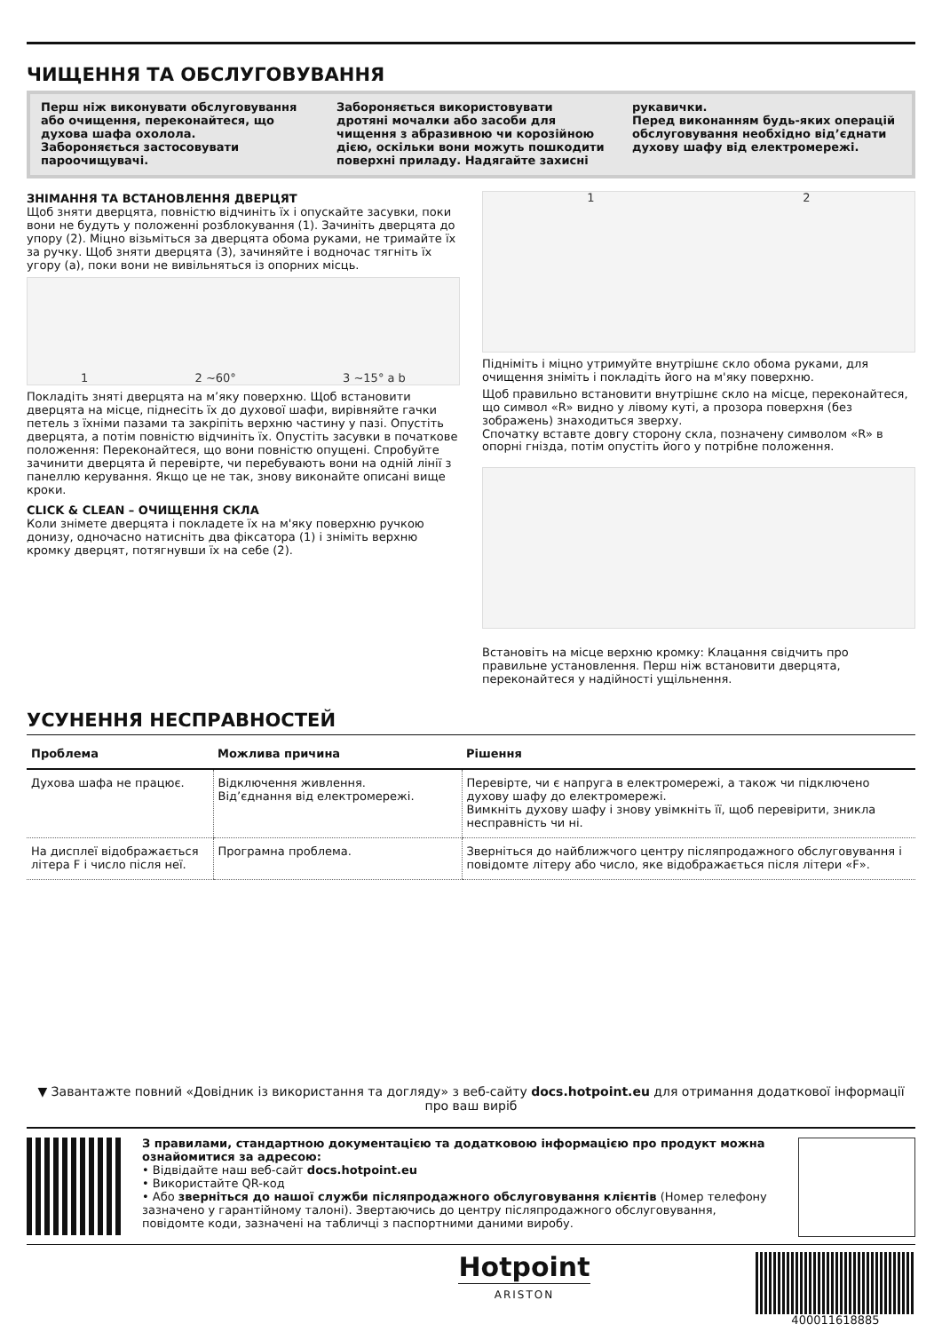ЧИЩЕННЯ ТА ОБСЛУГОВУВАННЯ
Перш ніж виконувати обслуговування або очищення, переконайтеся, що духова шафа охолола.
Забороняється застосовувати пароочищувачі.
Забороняється використовувати дротяні мочалки або засоби для чищення з абразивною чи корозійною дією, оскільки вони можуть пошкодити поверхні приладу. Надягайте захисні
рукавички.
Перед виконанням будь-яких операцій обслуговування необхідно від’єднати духову шафу від електромережі.
ЗНІМАННЯ ТА ВСТАНОВЛЕННЯ ДВЕРЦЯТ
Щоб зняти дверцята, повністю відчиніть їх і опускайте засувки, поки вони не будуть у положенні розблокування (1). Зачиніть дверцята до упору (2). Міцно візьміться за дверцята обома руками, не тримайте їх за ручку. Щоб зняти дверцята (3), зачиняйте і водночас тягніть їх угору (a), поки вони не вивільняться із опорних місць.
1 2 ~60° 3 ~15° a b
Покладіть зняті дверцята на м’яку поверхню. Щоб встановити дверцята на місце, піднесіть їх до духової шафи, вирівняйте гачки петель з їхніми пазами та закріпіть верхню частину у пазі. Опустіть дверцята, а потім повністю відчиніть їх. Опустіть засувки в початкове положення: Переконайтеся, що вони повністю опущені. Спробуйте зачинити дверцята й перевірте, чи перебувають вони на одній лінії з панеллю керування. Якщо це не так, знову виконайте описані вище кроки.
CLICK & CLEAN – ОЧИЩЕННЯ СКЛА
Коли знімете дверцята і покладете їх на м'яку поверхню ручкою донизу, одночасно натисніть два фіксатора (1) і зніміть верхню кромку дверцят, потягнувши їх на себе (2).
1 2
Підніміть і міцно утримуйте внутрішнє скло обома руками, для очищення зніміть і покладіть його на м'яку поверхню.
Щоб правильно встановити внутрішнє скло на місце, переконайтеся, що символ «R» видно у лівому куті, а прозора поверхня (без зображень) знаходиться зверху.
Спочатку вставте довгу сторону скла, позначену символом «R» в опорні гнізда, потім опустіть його у потрібне положення.
Встановіть на місце верхню кромку: Клацання свідчить про правильне установлення. Перш ніж встановити дверцята, переконайтеся у надійності ущільнення.
УСУНЕННЯ НЕСПРАВНОСТЕЙ
| Проблема | Можлива причина | Рішення |
| --- | --- | --- |
| Духова шафа не працює. | Відключення живлення. Від’єднання від електромережі. | Перевірте, чи є напруга в електромережі, а також чи підключено духову шафу до електромережі. Вимкніть духову шафу і знову увімкніть її, щоб перевірити, зникла несправність чи ні. |
| На дисплеї відображається літера F і число після неї. | Програмна проблема. | Зверніться до найближчого центру післяпродажного обслуговування і повідомте літеру або число, яке відображається після літери «F». |
▼ Завантажте повний «Довідник із використання та догляду» з веб-сайту docs.hotpoint.eu для отримання додаткової інформації про ваш виріб
З правилами, стандартною документацією та додатковою інформацією про продукт можна ознайомитися за адресою:
• Відвідайте наш веб-сайт docs.hotpoint.eu
• Використайте QR-код
• Або зверніться до нашої служби післяпродажного обслуговування клієнтів (Номер телефону зазначено у гарантійному талоні). Звертаючись до центру післяпродажного обслуговування, повідомте коди, зазначені на табличці з паспортними даними виробу.
Hotpoint
ARISTON
400011618885